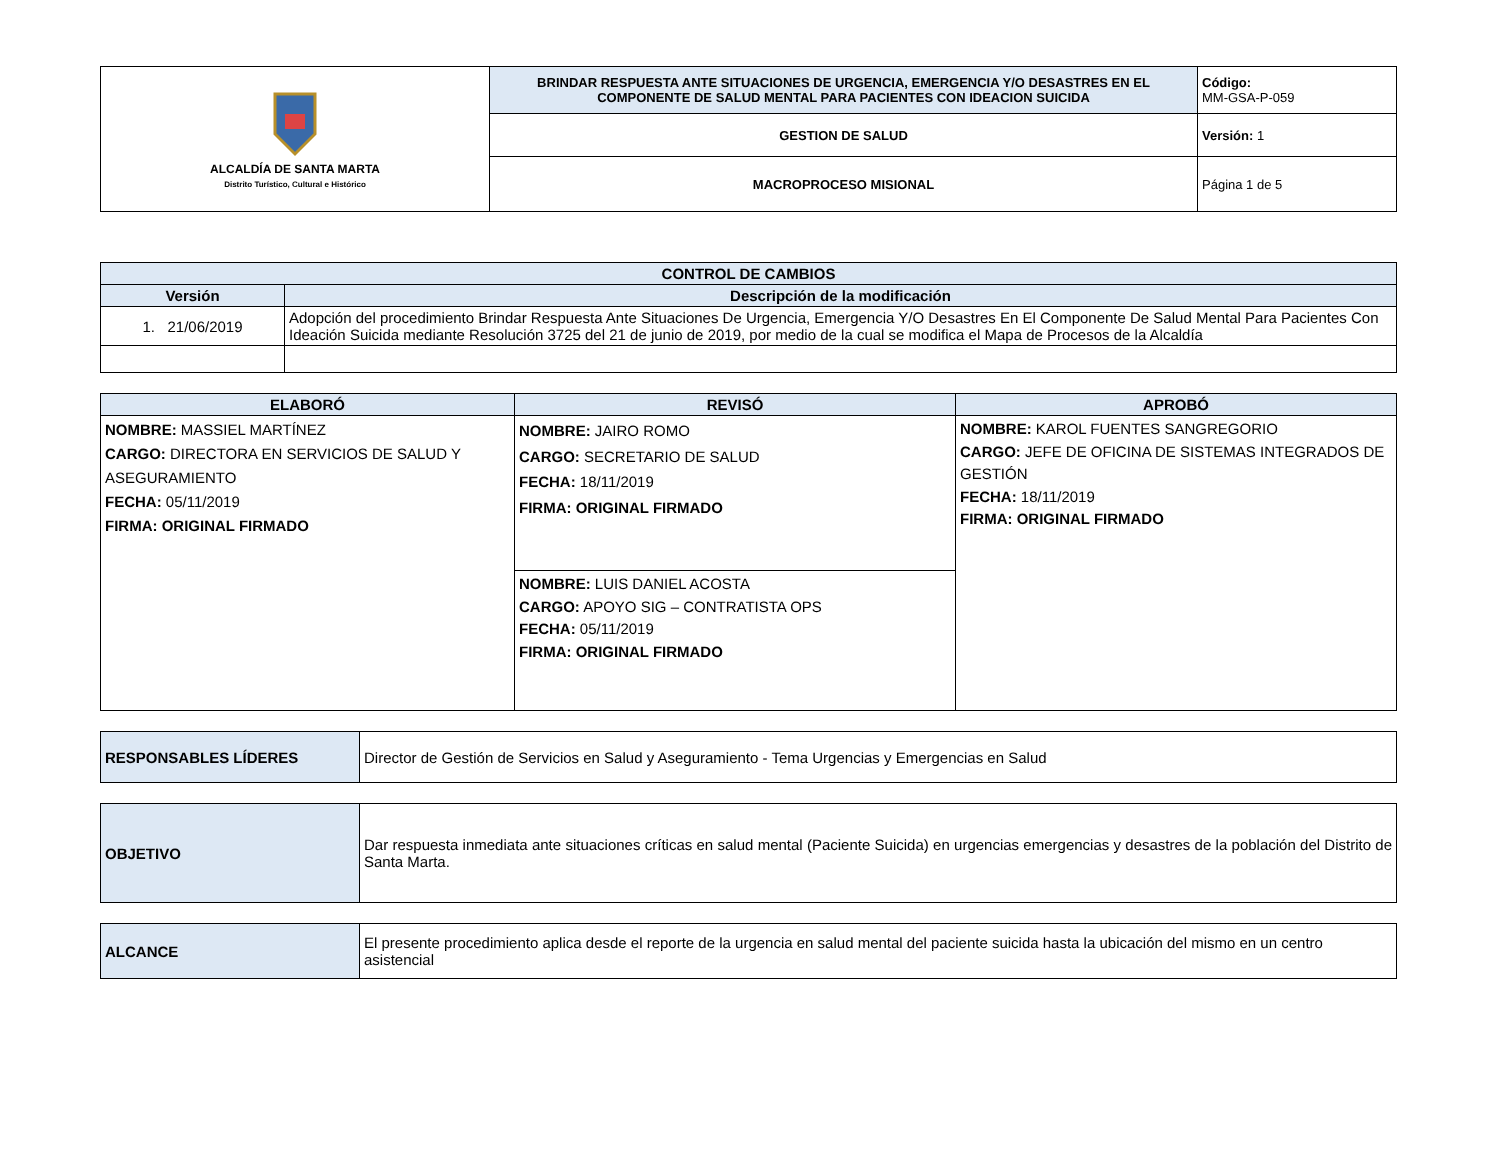| ALCALDÍA DE SANTA MARTA Distrito Turístico, Cultural e Histórico | BRINDAR RESPUESTA ANTE SITUACIONES DE URGENCIA, EMERGENCIA Y/O DESASTRES EN EL COMPONENTE DE SALUD MENTAL PARA PACIENTES CON IDEACION SUICIDA | Código: MM-GSA-P-059 |
| | GESTION DE SALUD | Versión: 1 |
| | MACROPROCESO MISIONAL | Página 1 de 5 |
| CONTROL DE CAMBIOS | |
| --- | --- |
| Versión | Descripción de la modificación |
| 1. 21/06/2019 | Adopción del procedimiento Brindar Respuesta Ante Situaciones De Urgencia, Emergencia Y/O Desastres En El Componente De Salud Mental Para Pacientes Con Ideación Suicida mediante Resolución 3725 del 21 de junio de 2019, por medio de la cual se modifica el Mapa de Procesos de la Alcaldía |
| ELABORÓ | REVISÓ | APROBÓ |
| --- | --- | --- |
| NOMBRE: MASSIEL MARTÍNEZ CARGO: DIRECTORA EN SERVICIOS DE SALUD Y ASEGURAMIENTO FECHA: 05/11/2019 FIRMA: ORIGINAL FIRMADO | NOMBRE: JAIRO ROMO CARGO: SECRETARIO DE SALUD FECHA: 18/11/2019 FIRMA: ORIGINAL FIRMADO | NOMBRE: KAROL FUENTES SANGREGORIO CARGO: JEFE DE OFICINA DE SISTEMAS INTEGRADOS DE GESTIÓN FECHA: 18/11/2019 FIRMA: ORIGINAL FIRMADO |
| | NOMBRE: LUIS DANIEL ACOSTA CARGO: APOYO SIG – CONTRATISTA OPS FECHA: 05/11/2019 FIRMA: ORIGINAL FIRMADO | |
| RESPONSABLES LÍDERES | Director de Gestión de Servicios en Salud y Aseguramiento - Tema Urgencias y Emergencias en Salud |
| OBJETIVO | Dar respuesta inmediata ante situaciones críticas en salud mental (Paciente Suicida) en urgencias emergencias y desastres de la población del Distrito de Santa Marta. |
| ALCANCE | El presente procedimiento aplica desde el reporte de la urgencia en salud mental del paciente suicida hasta la ubicación del mismo en un centro asistencial |